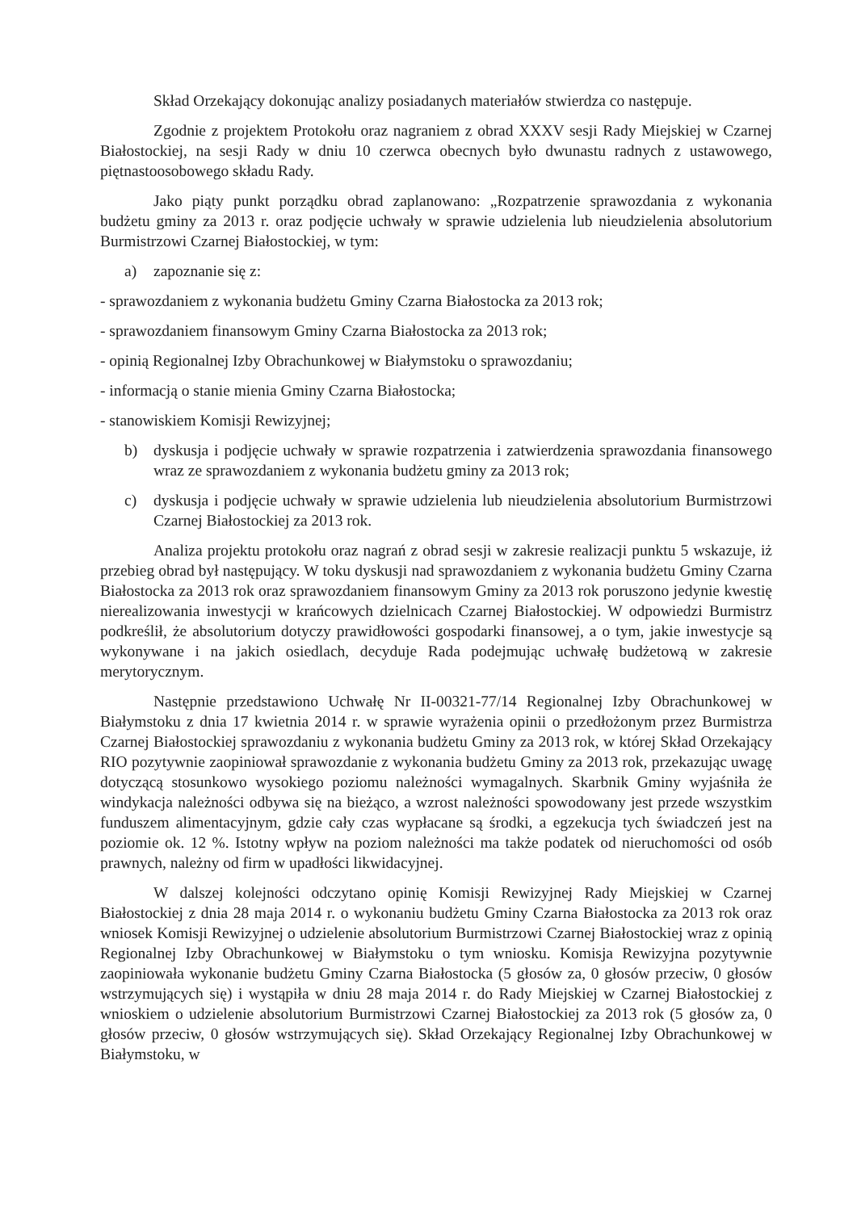Skład Orzekający dokonując analizy posiadanych materiałów stwierdza co następuje.
Zgodnie z projektem Protokołu oraz nagraniem z obrad XXXV sesji Rady Miejskiej w Czarnej Białostockiej, na sesji Rady w dniu 10 czerwca obecnych było dwunastu radnych z ustawowego, piętnastoosobowego składu Rady.
Jako piąty punkt porządku obrad zaplanowano: „Rozpatrzenie sprawozdania z wykonania budżetu gminy za 2013 r. oraz podjęcie uchwały w sprawie udzielenia lub nieudzielenia absolutorium Burmistrzowi Czarnej Białostockiej, w tym:
a) zapoznanie się z:
- sprawozdaniem z wykonania budżetu Gminy Czarna Białostocka za 2013 rok;
- sprawozdaniem finansowym Gminy Czarna Białostocka za 2013 rok;
- opinią Regionalnej Izby Obrachunkowej w Białymstoku o sprawozdaniu;
- informacją o stanie mienia Gminy Czarna Białostocka;
- stanowiskiem Komisji Rewizyjnej;
b) dyskusja i podjęcie uchwały w sprawie rozpatrzenia i zatwierdzenia sprawozdania finansowego wraz ze sprawozdaniem z wykonania budżetu gminy za 2013 rok;
c) dyskusja i podjęcie uchwały w sprawie udzielenia lub nieudzielenia absolutorium Burmistrzowi Czarnej Białostockiej za 2013 rok.
Analiza projektu protokołu oraz nagrań z obrad sesji w zakresie realizacji punktu 5 wskazuje, iż przebieg obrad był następujący. W toku dyskusji nad sprawozdaniem z wykonania budżetu Gminy Czarna Białostocka za 2013 rok oraz sprawozdaniem finansowym Gminy za 2013 rok poruszono jedynie kwestię nierealizowania inwestycji w krańcowych dzielnicach Czarnej Białostockiej. W odpowiedzi Burmistrz podkreślił, że absolutorium dotyczy prawidłowości gospodarki finansowej, a o tym, jakie inwestycje są wykonywane i na jakich osiedlach, decyduje Rada podejmując uchwałę budżetową w zakresie merytorycznym.
Następnie przedstawiono Uchwałę Nr II-00321-77/14 Regionalnej Izby Obrachunkowej w Białymstoku z dnia 17 kwietnia 2014 r. w sprawie wyrażenia opinii o przedłożonym przez Burmistrza Czarnej Białostockiej sprawozdaniu z wykonania budżetu Gminy za 2013 rok, w której Skład Orzekający RIO pozytywnie zaopiniował sprawozdanie z wykonania budżetu Gminy za 2013 rok, przekazując uwagę dotyczącą stosunkowo wysokiego poziomu należności wymagalnych. Skarbnik Gminy wyjaśniła że windykacja należności odbywa się na bieżąco, a wzrost należności spowodowany jest przede wszystkim funduszem alimentacyjnym, gdzie cały czas wypłacane są środki, a egzekucja tych świadczeń jest na poziomie ok. 12 %. Istotny wpływ na poziom należności ma także podatek od nieruchomości od osób prawnych, należny od firm w upadłości likwidacyjnej.
W dalszej kolejności odczytano opinię Komisji Rewizyjnej Rady Miejskiej w Czarnej Białostockiej z dnia 28 maja 2014 r. o wykonaniu budżetu Gminy Czarna Białostocka za 2013 rok oraz wniosek Komisji Rewizyjnej o udzielenie absolutorium Burmistrzowi Czarnej Białostockiej wraz z opinią Regionalnej Izby Obrachunkowej w Białymstoku o tym wniosku. Komisja Rewizyjna pozytywnie zaopiniowała wykonanie budżetu Gminy Czarna Białostocka (5 głosów za, 0 głosów przeciw, 0 głosów wstrzymujących się) i wystąpiła w dniu 28 maja 2014 r. do Rady Miejskiej w Czarnej Białostockiej z wnioskiem o udzielenie absolutorium Burmistrzowi Czarnej Białostockiej za 2013 rok (5 głosów za, 0 głosów przeciw, 0 głosów wstrzymujących się). Skład Orzekający Regionalnej Izby Obrachunkowej w Białymstoku, w